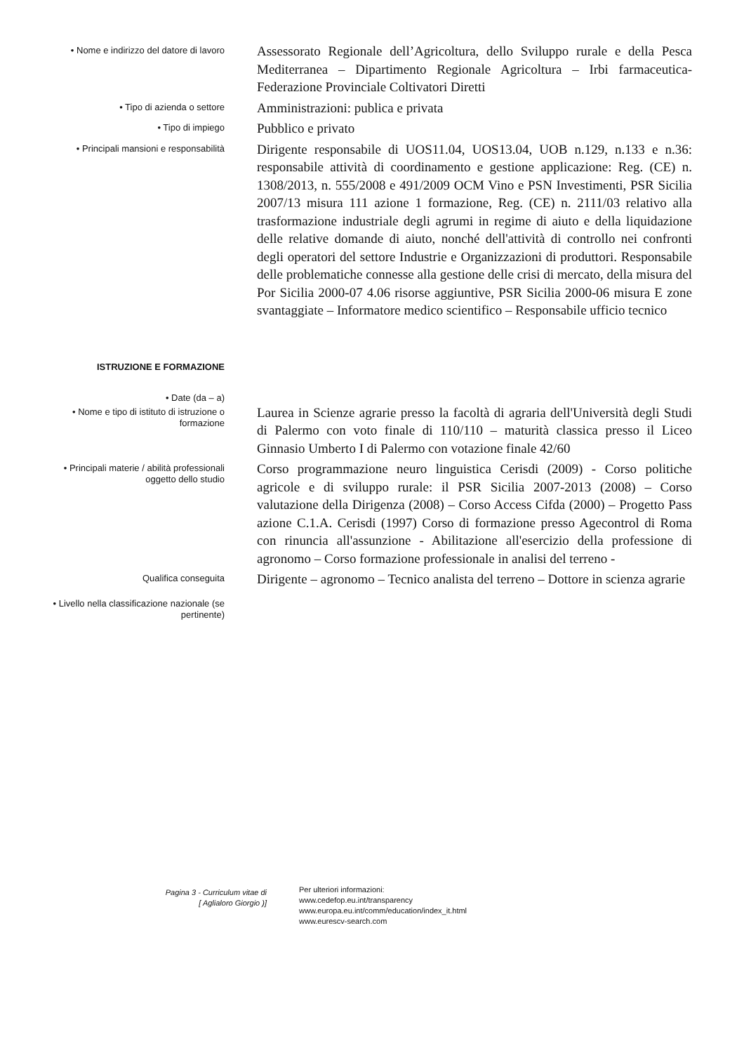• Nome e indirizzo del datore di lavoro
Assessorato Regionale dell’Agricoltura, dello Sviluppo rurale e della Pesca Mediterranea – Dipartimento Regionale Agricoltura – Irbi farmaceutica- Federazione Provinciale Coltivatori Diretti
• Tipo di azienda o settore
Amministrazioni: publica e privata
• Tipo di impiego
Pubblico e privato
• Principali mansioni e responsabilità
Dirigente responsabile di UOS11.04, UOS13.04, UOB n.129, n.133 e n.36: responsabile attività di coordinamento e gestione applicazione: Reg. (CE) n. 1308/2013, n. 555/2008 e 491/2009 OCM Vino e PSN Investimenti, PSR Sicilia 2007/13 misura 111 azione 1 formazione, Reg. (CE) n. 2111/03 relativo alla trasformazione industriale degli agrumi in regime di aiuto e della liquidazione delle relative domande di aiuto, nonché dell'attività di controllo nei confronti degli operatori del settore Industrie e Organizzazioni di produttori. Responsabile delle problematiche connesse alla gestione delle crisi di mercato, della misura del Por Sicilia 2000-07 4.06 risorse aggiuntive, PSR Sicilia 2000-06 misura E zone svantaggiate – Informatore medico scientifico – Responsabile ufficio tecnico
ISTRUZIONE E FORMAZIONE
• Date (da – a)
• Nome e tipo di istituto di istruzione o formazione
Laurea in Scienze agrarie presso la facoltà di agraria dell'Università degli Studi di Palermo con voto finale di 110/110 – maturità classica presso il Liceo Ginnasio Umberto I di Palermo con votazione finale 42/60
• Principali materie / abilità professionali oggetto dello studio
Corso programmazione neuro linguistica Cerisdi (2009) - Corso politiche agricole e di sviluppo rurale: il PSR Sicilia 2007-2013 (2008) – Corso valutazione della Dirigenza (2008) – Corso Access Cifda (2000) – Progetto Pass azione C.1.A. Cerisdi (1997) Corso di formazione presso Agecontrol di Roma con rinuncia all'assunzione - Abilitazione all'esercizio della professione di agronomo – Corso formazione professionale in analisi del terreno -
Qualifica conseguita
Dirigente – agronomo – Tecnico analista del terreno – Dottore in scienza agrarie
• Livello nella classificazione nazionale (se pertinente)
Pagina 3 - Curriculum vitae di
[ Aglialoro Giorgio )]
Per ulteriori informazioni:
www.cedefop.eu.int/transparency
www.europa.eu.int/comm/education/index_it.html
www.eurescv-search.com